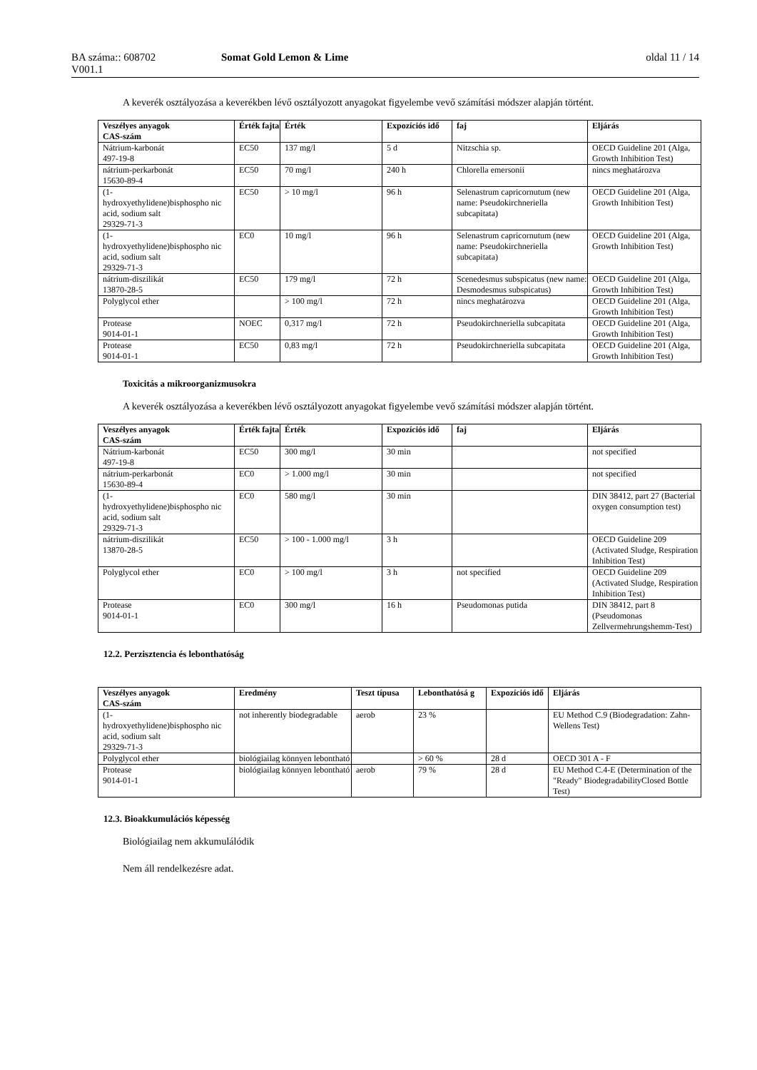BA száma:: 608702 Somat Gold Lemon & Lime oldal 11 / 14
V001.1
A keverék osztályozása a keverékben lévő osztályozott anyagokat figyelembe vevő számítási módszer alapján történt.
| Veszélyes anyagok CAS-szám | Érték fajta | Érték | Expozíciós idő | faj | Eljárás |
| --- | --- | --- | --- | --- | --- |
| Nátrium-karbonát 497-19-8 | EC50 | 137 mg/l | 5 d | Nitzschia sp. | OECD Guideline 201 (Alga, Growth Inhibition Test) |
| nátrium-perkarbonát 15630-89-4 | EC50 | 70 mg/l | 240 h | Chlorella emersonii | nincs meghatározva |
| (1- hydroxyethylidene)bisphospho nic acid, sodium salt 29329-71-3 | EC50 | > 10 mg/l | 96 h | Selenastrum capricornutum (new name: Pseudokirchneriella subcapitata) | OECD Guideline 201 (Alga, Growth Inhibition Test) |
| (1- hydroxyethylidene)bisphospho nic acid, sodium salt 29329-71-3 | EC0 | 10 mg/l | 96 h | Selenastrum capricornutum (new name: Pseudokirchneriella subcapitata) | OECD Guideline 201 (Alga, Growth Inhibition Test) |
| nátrium-diszilikát 13870-28-5 | EC50 | 179 mg/l | 72 h | Scenedesmus subspicatus (new name: Desmodesmus subspicatus) | OECD Guideline 201 (Alga, Growth Inhibition Test) |
| Polyglycol ether | | > 100 mg/l | 72 h | nincs meghatározva | OECD Guideline 201 (Alga, Growth Inhibition Test) |
| Protease 9014-01-1 | NOEC | 0,317 mg/l | 72 h | Pseudokirchneriella subcapitata | OECD Guideline 201 (Alga, Growth Inhibition Test) |
| Protease 9014-01-1 | EC50 | 0,83 mg/l | 72 h | Pseudokirchneriella subcapitata | OECD Guideline 201 (Alga, Growth Inhibition Test) |
Toxicitás a mikroorganizmusokra
A keverék osztályozása a keverékben lévő osztályozott anyagokat figyelembe vevő számítási módszer alapján történt.
| Veszélyes anyagok CAS-szám | Érték fajta | Érték | Expozíciós idő | faj | Eljárás |
| --- | --- | --- | --- | --- | --- |
| Nátrium-karbonát 497-19-8 | EC50 | 300 mg/l | 30 min | | not specified |
| nátrium-perkarbonát 15630-89-4 | EC0 | > 1.000 mg/l | 30 min | | not specified |
| (1- hydroxyethylidene)bisphospho nic acid, sodium salt 29329-71-3 | EC0 | 580 mg/l | 30 min | | DIN 38412, part 27 (Bacterial oxygen consumption test) |
| nátrium-diszilikát 13870-28-5 | EC50 | > 100 - 1.000 mg/l | 3 h | | OECD Guideline 209 (Activated Sludge, Respiration Inhibition Test) |
| Polyglycol ether | EC0 | > 100 mg/l | 3 h | not specified | OECD Guideline 209 (Activated Sludge, Respiration Inhibition Test) |
| Protease 9014-01-1 | EC0 | 300 mg/l | 16 h | Pseudomonas putida | DIN 38412, part 8 (Pseudomonas Zellvermehrungshemm-Test) |
12.2. Perzisztencia és lebonthatóság
| Veszélyes anyagok CAS-szám | Eredmény | Teszt típusa | Lebonthatósá g | Expozíciós idő | Eljárás |
| --- | --- | --- | --- | --- | --- |
| (1- hydroxyethylidene)bisphospho nic acid, sodium salt 29329-71-3 | not inherently biodegradable | aerob | 23 % | | EU Method C.9 (Biodegradation: Zahn-Wellens Test) |
| Polyglycol ether | biológiailag könnyen lebontható | | > 60 % | 28 d | OECD 301 A - F |
| Protease 9014-01-1 | biológiailag könnyen lebontható | aerob | 79 % | 28 d | EU Method C.4-E (Determination of the "Ready" BiodegradabilityClosed Bottle Test) |
12.3. Bioakkumulációs képesség
Biológiailag nem akkumulálódik
Nem áll rendelkezésre adat.